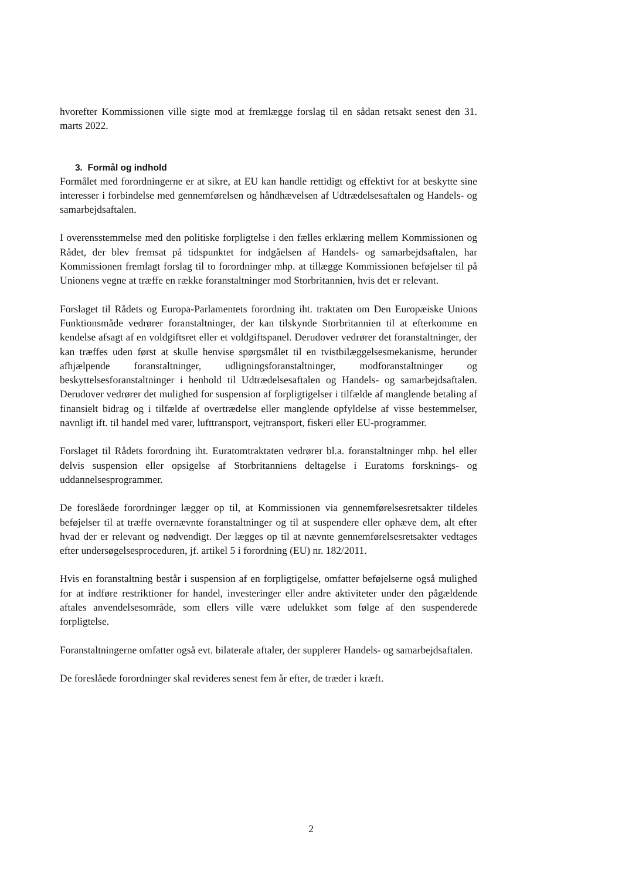hvorefter Kommissionen ville sigte mod at fremlægge forslag til en sådan retsakt senest den 31. marts 2022.
3. Formål og indhold
Formålet med forordningerne er at sikre, at EU kan handle rettidigt og effektivt for at beskytte sine interesser i forbindelse med gennemførelsen og håndhævelsen af Udtrædelsesaftalen og Handels- og samarbejdsaftalen.
I overensstemmelse med den politiske forpligtelse i den fælles erklæring mellem Kommissionen og Rådet, der blev fremsat på tidspunktet for indgåelsen af Handels- og samarbejdsaftalen, har Kommissionen fremlagt forslag til to forordninger mhp. at tillægge Kommissionen beføjelser til på Unionens vegne at træffe en række foranstaltninger mod Storbritannien, hvis det er relevant.
Forslaget til Rådets og Europa-Parlamentets forordning iht. traktaten om Den Europæiske Unions Funktionsmåde vedrører foranstaltninger, der kan tilskynde Storbritannien til at efterkomme en kendelse afsagt af en voldgiftsret eller et voldgiftspanel. Derudover vedrører det foranstaltninger, der kan træffes uden først at skulle henvise spørgsmålet til en tvistbilæggelsesmekanisme, herunder afhjælpende foranstaltninger, udligningsforanstaltninger, modforanstaltninger og beskyttelsesforanstaltninger i henhold til Udtrædelsesaftalen og Handels- og samarbejdsaftalen. Derudover vedrører det mulighed for suspension af forpligtigelser i tilfælde af manglende betaling af finansielt bidrag og i tilfælde af overtrædelse eller manglende opfyldelse af visse bestemmelser, navnligt ift. til handel med varer, lufttransport, vejtransport, fiskeri eller EU-programmer.
Forslaget til Rådets forordning iht. Euratomtraktaten vedrører bl.a. foranstaltninger mhp. hel eller delvis suspension eller opsigelse af Storbritanniens deltagelse i Euratoms forsknings- og uddannelsesprogrammer.
De foreslåede forordninger lægger op til, at Kommissionen via gennemførelsesretsakter tildeles beføjelser til at træffe overnævnte foranstaltninger og til at suspendere eller ophæve dem, alt efter hvad der er relevant og nødvendigt. Der lægges op til at nævnte gennemførelsesretsakter vedtages efter undersøgelsesproceduren, jf. artikel 5 i forordning (EU) nr. 182/2011.
Hvis en foranstaltning består i suspension af en forpligtigelse, omfatter beføjelserne også mulighed for at indføre restriktioner for handel, investeringer eller andre aktiviteter under den pågældende aftales anvendelsesområde, som ellers ville være udelukket som følge af den suspenderede forpligtelse.
Foranstaltningerne omfatter også evt. bilaterale aftaler, der supplerer Handels- og samarbejdsaftalen.
De foreslåede forordninger skal revideres senest fem år efter, de træder i kræft.
2